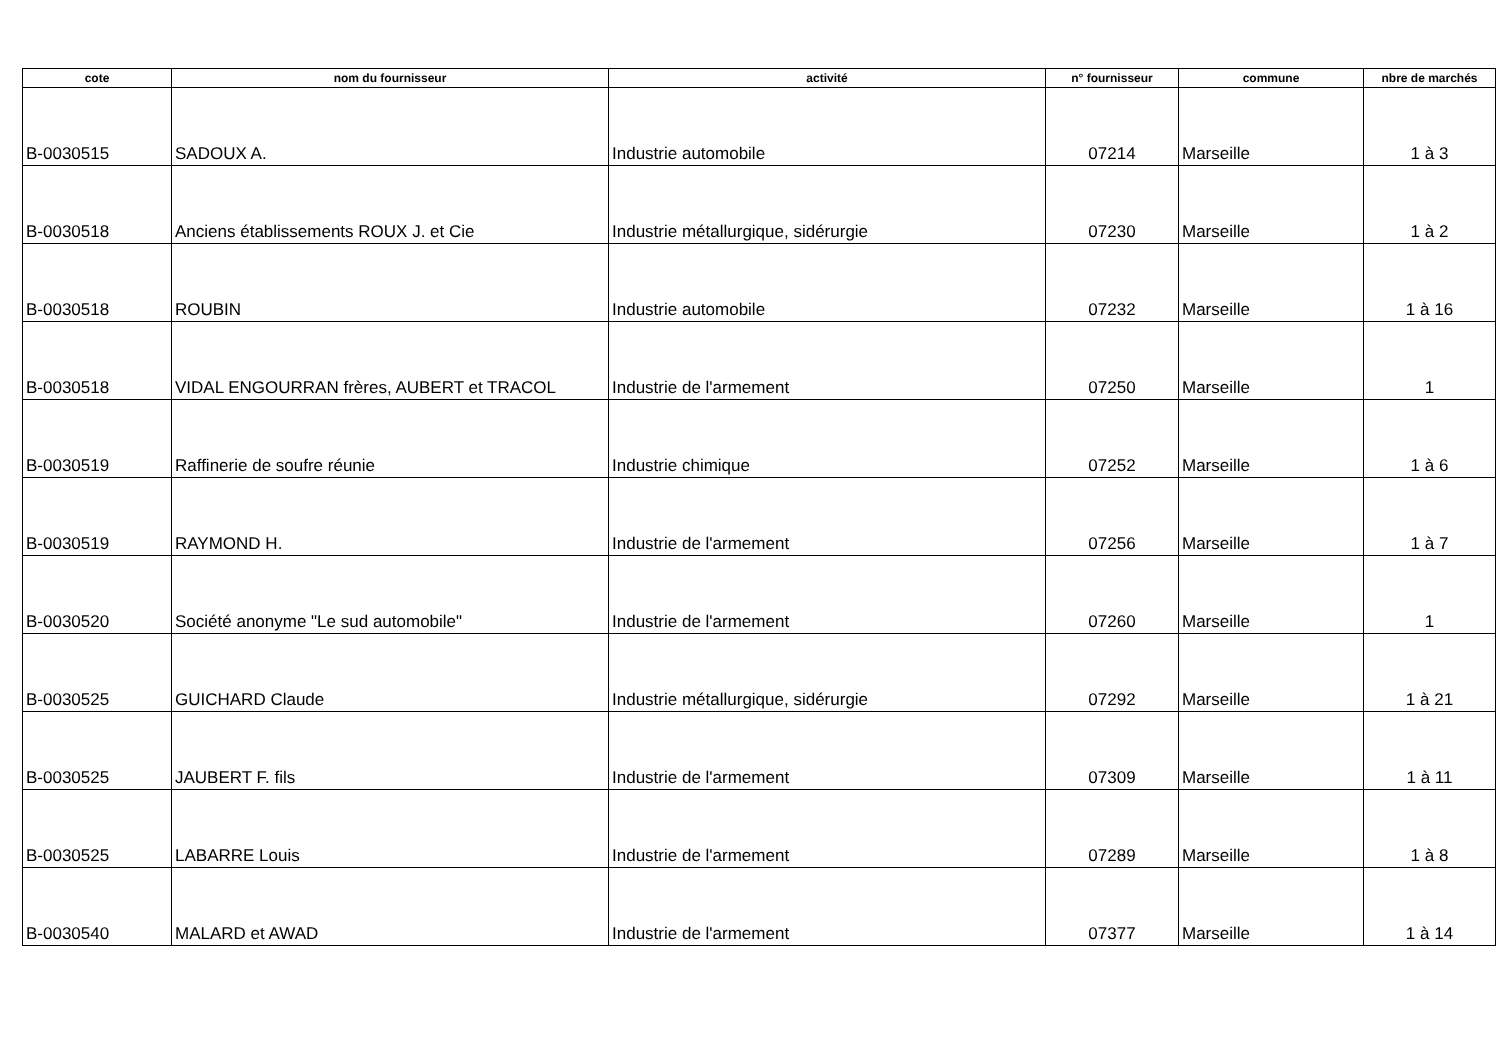| cote | nom du fournisseur | activité | n° fournisseur | commune | nbre de marchés |
| --- | --- | --- | --- | --- | --- |
| B-0030515 | SADOUX A. | Industrie automobile | 07214 | Marseille | 1 à 3 |
| B-0030518 | Anciens établissements ROUX J. et Cie | Industrie métallurgique, sidérurgie | 07230 | Marseille | 1 à 2 |
| B-0030518 | ROUBIN | Industrie automobile | 07232 | Marseille | 1 à 16 |
| B-0030518 | VIDAL ENGOURRAN frères, AUBERT et TRACOL | Industrie de l'armement | 07250 | Marseille | 1 |
| B-0030519 | Raffinerie de soufre réunie | Industrie chimique | 07252 | Marseille | 1 à 6 |
| B-0030519 | RAYMOND H. | Industrie de l'armement | 07256 | Marseille | 1 à 7 |
| B-0030520 | Société anonyme "Le sud automobile" | Industrie de l'armement | 07260 | Marseille | 1 |
| B-0030525 | GUICHARD Claude | Industrie métallurgique, sidérurgie | 07292 | Marseille | 1 à 21 |
| B-0030525 | JAUBERT F. fils | Industrie de l'armement | 07309 | Marseille | 1 à 11 |
| B-0030525 | LABARRE Louis | Industrie de l'armement | 07289 | Marseille | 1 à 8 |
| B-0030540 | MALARD et AWAD | Industrie de l'armement | 07377 | Marseille | 1 à 14 |